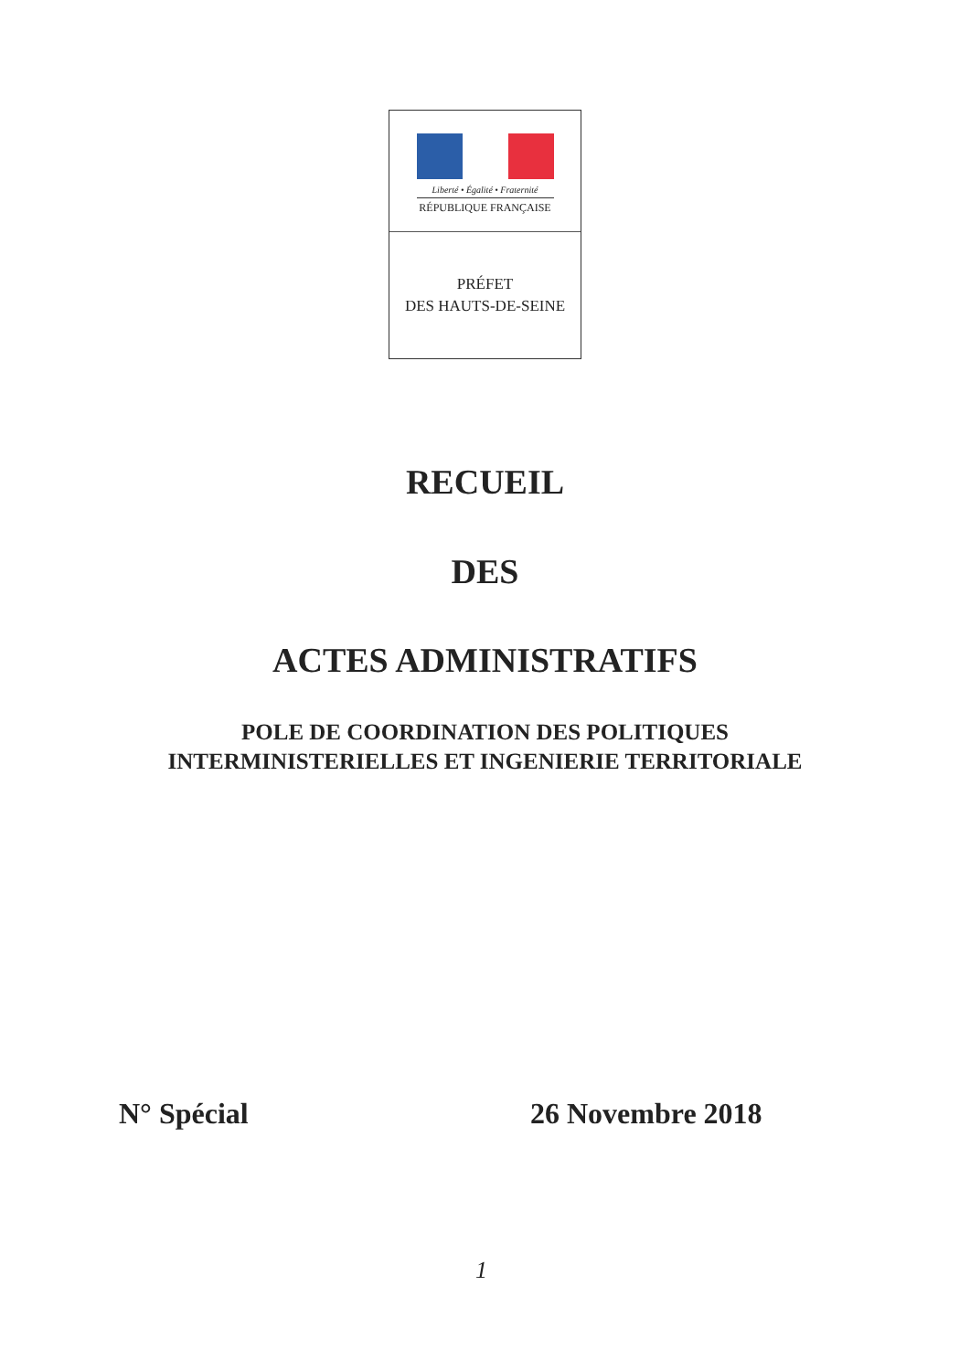Liberté • Égalité • Fraternité
RÉPUBLIQUE FRANÇAISE
PRÉFET
DES HAUTS-DE-SEINE
RECUEIL
DES
ACTES ADMINISTRATIFS
POLE DE COORDINATION DES POLITIQUES
INTERMINISTERIELLES ET INGENIERIE TERRITORIALE
N° Spécial 26 Novembre 2018
1